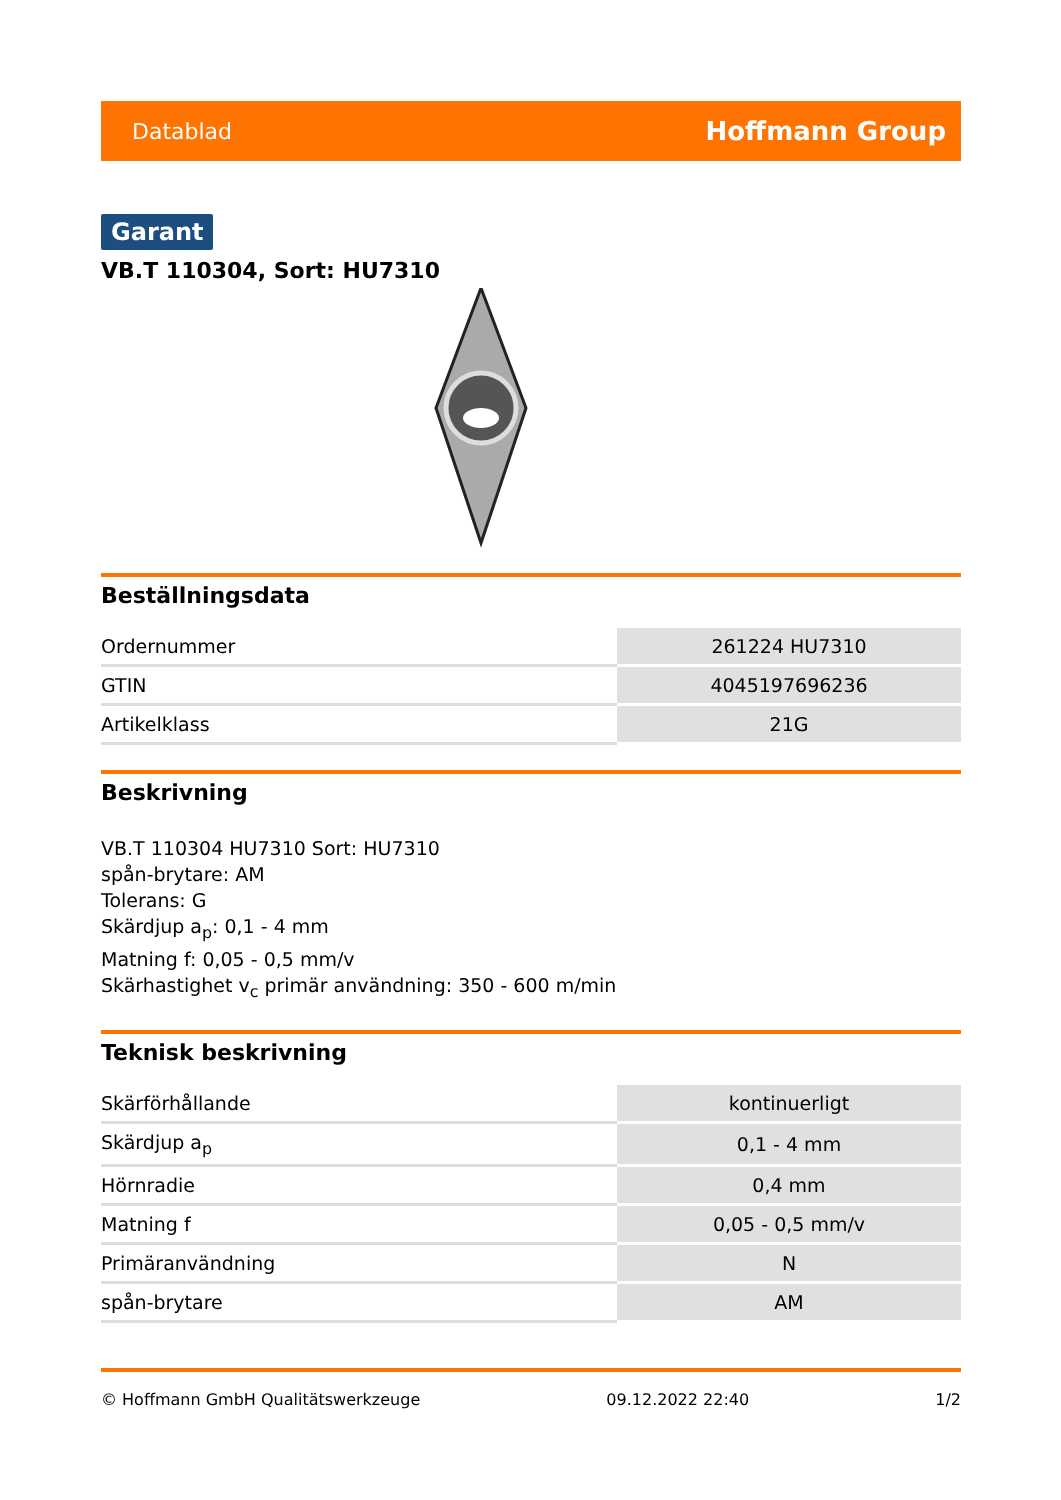Datablad Hoffmann Group
Garant
VB.T 110304, Sort: HU7310
Beställningsdata
| Ordernummer | 261224 HU7310 |
| GTIN | 4045197696236 |
| Artikelklass | 21G |
Beskrivning
VB.T 110304 HU7310 Sort: HU7310
spån-brytare: AM
Tolerans: G
Skärdjup a<sub>p</sub>: 0,1 - 4 mm
Matning f: 0,05 - 0,5 mm/v
Skärhastighet v<sub>c</sub> primär användning: 350 - 600 m/min
Teknisk beskrivning
| Skärförhållande | kontinuerligt |
| Skärdjup a<sub>p</sub> | 0,1 - 4 mm |
| Hörnradie | 0,4 mm |
| Matning f | 0,05 - 0,5 mm/v |
| Primäranvändning | N |
| spån-brytare | AM |
© Hoffmann GmbH Qualitätswerkzeuge 09.12.2022 22:40 1/2